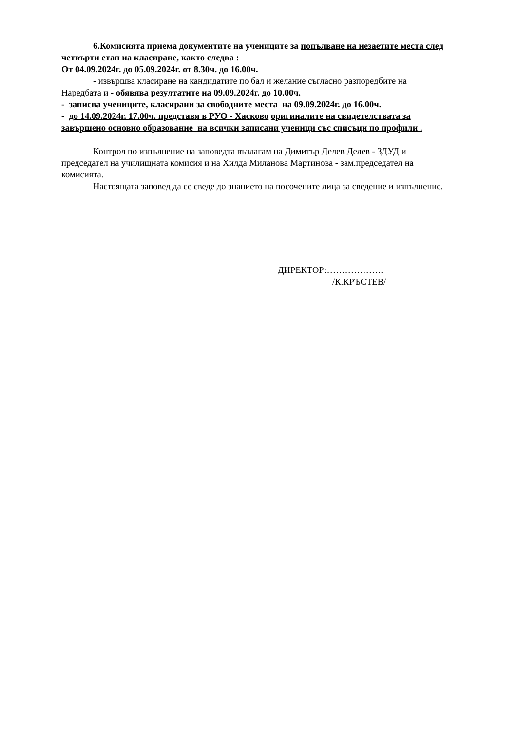6.Комисията приема документите на учениците за попълване на незаетите места след четвъртн етап на класиране, както следва :
От 04.09.2024г. до 05.09.2024г. от 8.30ч. до 16.00ч.
- извършва класиране на кандидатите по бал и желание съгласно разпоредбите на Наредбата и - обявява резултатите на 09.09.2024г. до 10.00ч.
- записва учениците, класирани за свободните места на 09.09.2024г. до 16.00ч.
- до 14.09.2024г. 17.00ч. представя в РУО - Хасково оригиналите на свидетелствата за завършено основно образование на всички записани ученици със списъци по профили .
Контрол по изпълнение на заповедта възлагам на Димитър Делев Делев - ЗДУД и председател на училищната комисия и на Хилда Миланова Мартинова - зам.председател на комисията.
Настоящата заповед да се сведе до знанието на посочените лица за сведение и изпълнение.
ДИРЕКТОР:……………….
/К.КРЪСТЕВ/